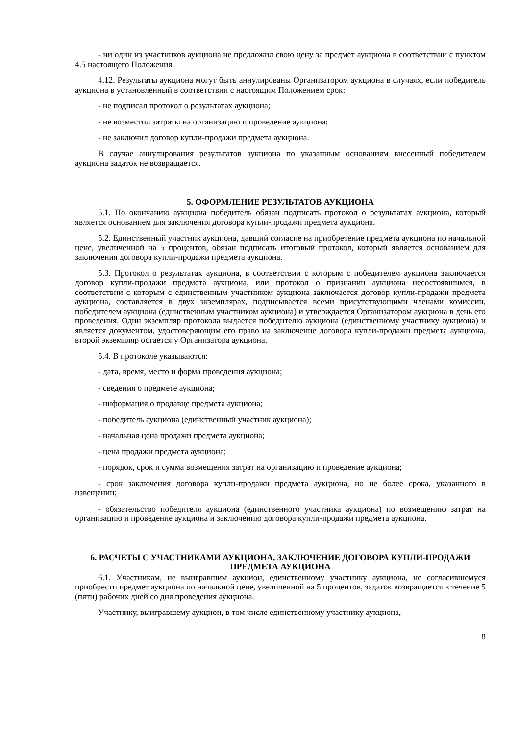- ни один из участников аукциона не предложил свою цену за предмет аукциона в соответствии с пунктом 4.5 настоящего Положения.
4.12. Результаты аукциона могут быть аннулированы Организатором аукциона в случаях, если победитель аукциона в установленный в соответствии с настоящим Положением срок:
- не подписал протокол о результатах аукциона;
- не возместил затраты на организацию и проведение аукциона;
- не заключил договор купли-продажи предмета аукциона.
В случае аннулирования результатов аукциона по указанным основаниям внесенный победителем аукциона задаток не возвращается.
5. ОФОРМЛЕНИЕ РЕЗУЛЬТАТОВ АУКЦИОНА
5.1. По окончанию аукциона победитель обязан подписать протокол о результатах аукциона, который является основанием для заключения договора купли-продажи предмета аукциона.
5.2. Единственный участник аукциона, давший согласие на приобретение предмета аукциона по начальной цене, увеличенной на 5 процентов, обязан подписать итоговый протокол, который является основанием для заключения договора купли-продажи предмета аукциона.
5.3. Протокол о результатах аукциона, в соответствии с которым с победителем аукциона заключается договор купли-продажи предмета аукциона, или протокол о признании аукциона несостоявшимся, в соответствии с которым с единственным участником аукциона заключается договор купли-продажи предмета аукциона, составляется в двух экземплярах, подписывается всеми присутствующими членами комиссии, победителем аукциона (единственным участником аукциона) и утверждается Организатором аукциона в день его проведения. Один экземпляр протокола выдается победителю аукциона (единственному участнику аукциона) и является документом, удостоверяющим его право на заключение договора купли-продажи предмета аукциона, второй экземпляр остается у Организатора аукциона.
5.4. В протоколе указываются:
- дата, время, место и форма проведения аукциона;
- сведения о предмете аукциона;
- информация о продавце предмета аукциона;
- победитель аукциона (единственный участник аукциона);
- начальная цена продажи предмета аукциона;
- цена продажи предмета аукциона;
- порядок, срок и сумма возмещения затрат на организацию и проведение аукциона;
- срок заключения договора купли-продажи предмета аукциона, но не более срока, указанного в извещении;
- обязательство победителя аукциона (единственного участника аукциона) по возмещению затрат на организацию и проведение аукциона и заключению договора купли-продажи предмета аукциона.
6. РАСЧЕТЫ С УЧАСТНИКАМИ АУКЦИОНА, ЗАКЛЮЧЕНИЕ ДОГОВОРА КУПЛИ-ПРОДАЖИ ПРЕДМЕТА АУКЦИОНА
6.1. Участникам, не выигравшим аукцион, единственному участнику аукциона, не согласившемуся приобрести предмет аукциона по начальной цене, увеличенной на 5 процентов, задаток возвращается в течение 5 (пяти) рабочих дней со дня проведения аукциона.
Участнику, выигравшему аукцион, в том числе единственному участнику аукциона,
8